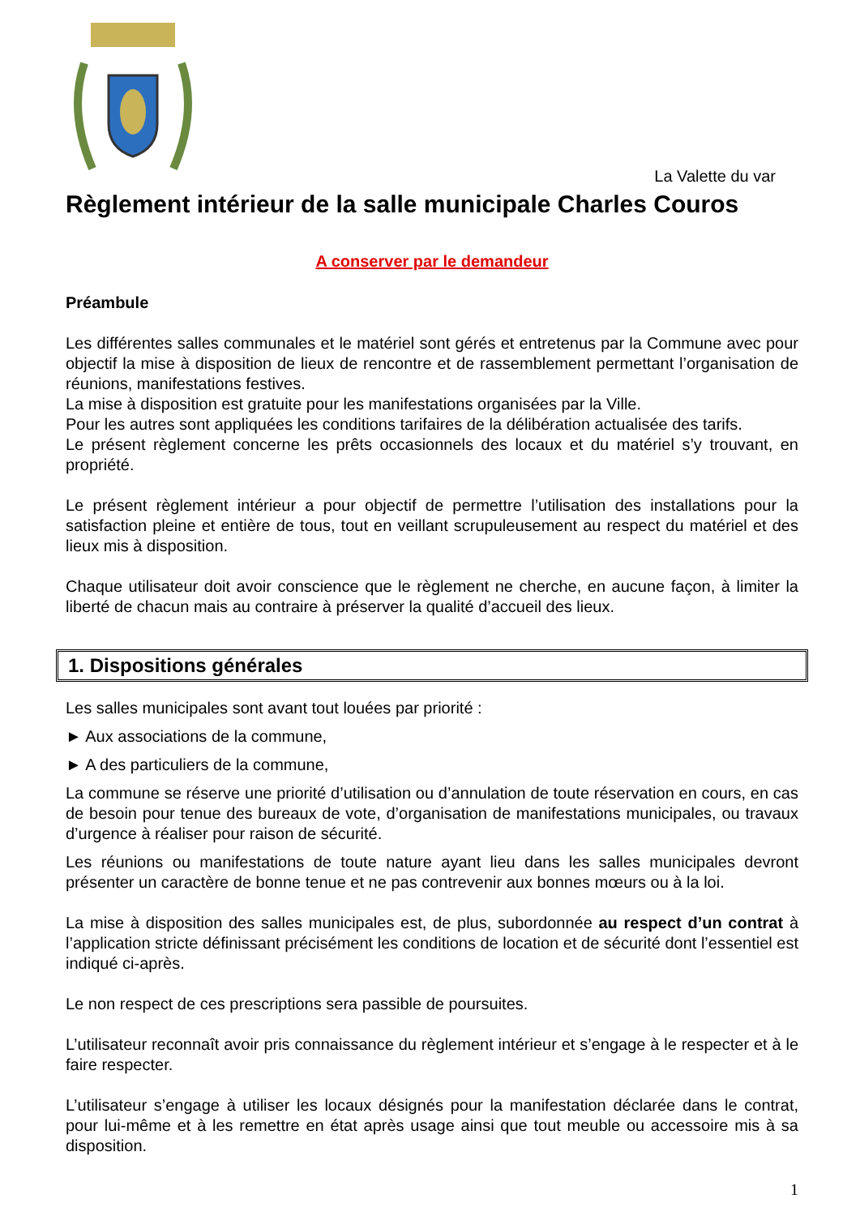La Valette du var
Règlement intérieur de la salle municipale Charles Couros
A conserver par le demandeur
Préambule
Les différentes salles communales et le matériel sont gérés et entretenus par la Commune avec pour objectif la mise à disposition de lieux de rencontre et de rassemblement permettant l’organisation de réunions, manifestations festives.
La mise à disposition est gratuite pour les manifestations organisées par la Ville.
Pour les autres sont appliquées les conditions tarifaires de la délibération actualisée des tarifs.
Le présent règlement concerne les prêts occasionnels des locaux et du matériel s’y trouvant, en propriété.
Le présent règlement intérieur a pour objectif de permettre l’utilisation des installations pour la satisfaction pleine et entière de tous, tout en veillant scrupuleusement au respect du matériel et des lieux mis à disposition.
Chaque utilisateur doit avoir conscience que le règlement ne cherche, en aucune façon, à limiter la liberté de chacun mais au contraire à préserver la qualité d’accueil des lieux.
1. Dispositions générales
Les salles municipales sont avant tout louées par priorité :
► Aux associations de la commune,
► A des particuliers de la commune,
La commune se réserve une priorité d’utilisation ou d’annulation de toute réservation en cours, en cas de besoin pour tenue des bureaux de vote, d’organisation de manifestations municipales, ou travaux d’urgence à réaliser pour raison de sécurité.
Les réunions ou manifestations de toute nature ayant lieu dans les salles municipales devront présenter un caractère de bonne tenue et ne pas contrevenir aux bonnes mœurs ou à la loi.
La mise à disposition des salles municipales est, de plus, subordonnée au respect d’un contrat à l’application stricte définissant précisément les conditions de location et de sécurité dont l’essentiel est indiqué ci-après.
Le non respect de ces prescriptions sera passible de poursuites.
L’utilisateur reconnaît avoir pris connaissance du règlement intérieur et s’engage à le respecter et à le faire respecter.
L’utilisateur s’engage à utiliser les locaux désignés pour la manifestation déclarée dans le contrat, pour lui-même et à les remettre en état après usage ainsi que tout meuble ou accessoire mis à sa disposition.
1